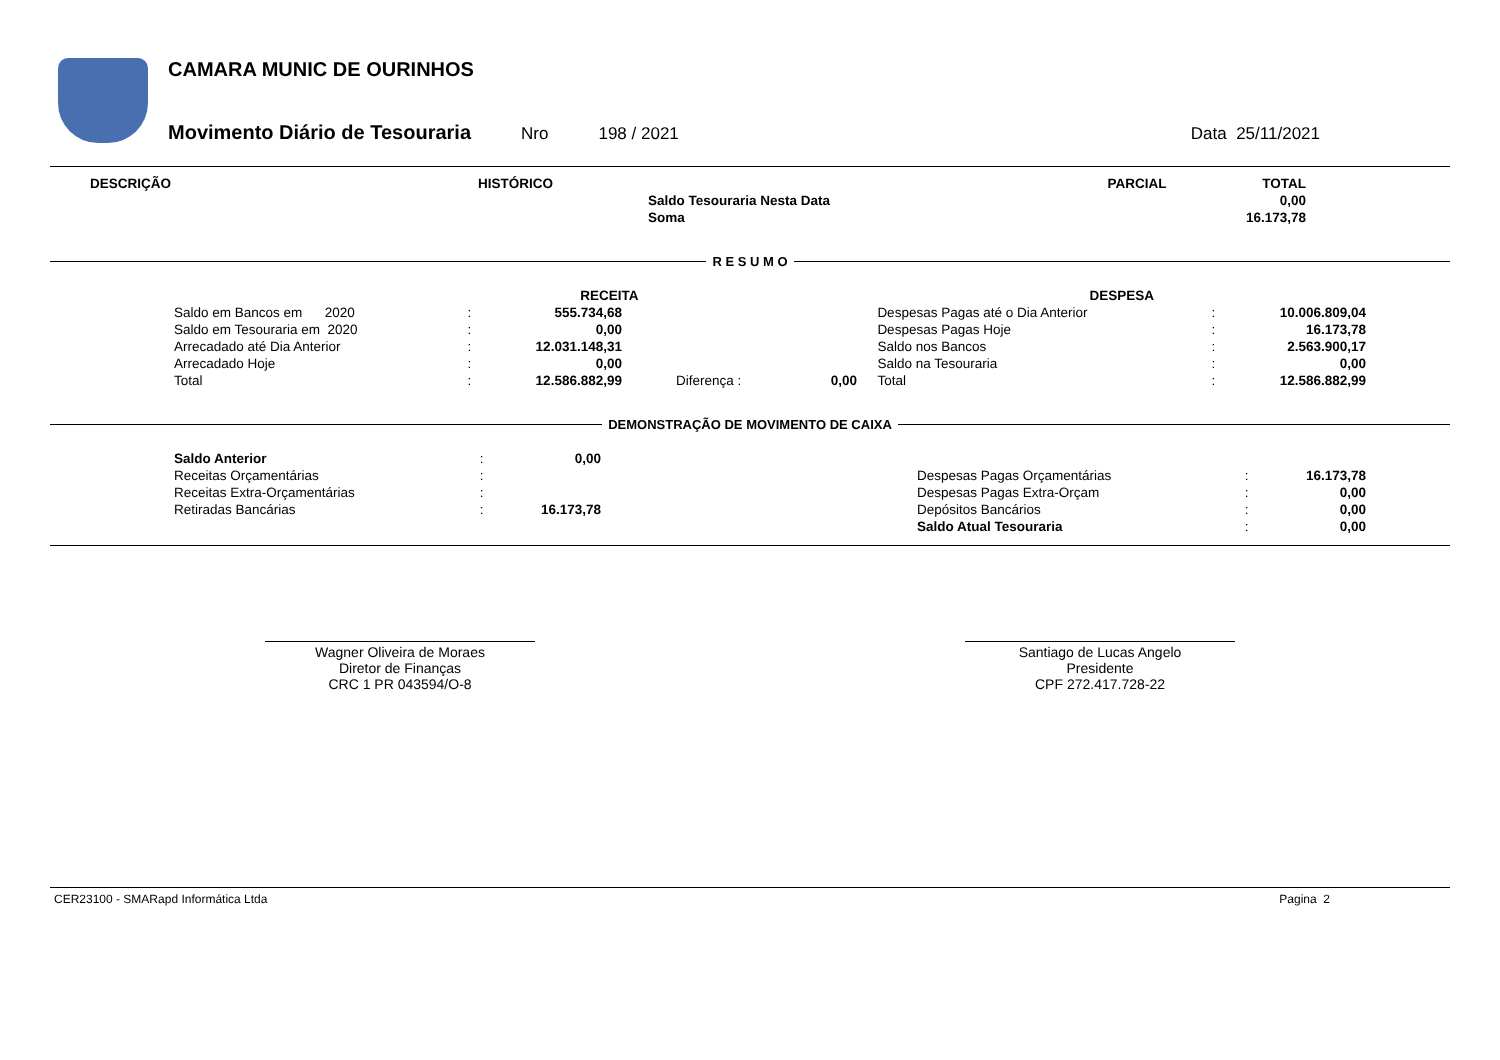CAMARA MUNIC DE OURINHOS
Movimento Diário de Tesouraria Nro 198 / 2021 Data 25/11/2021
| DESCRIÇÃO | HISTÓRICO | | PARCIAL | TOTAL |
| --- | --- | --- | --- | --- |
| | | Saldo Tesouraria Nesta Data | | 0,00 |
| | | Soma | | 16.173,78 |
R E S U M O
| RECEITA | | | | | | DESPESA | | |
| --- | --- | --- | --- | --- | --- | --- | --- | --- |
| Saldo em Bancos em 2020 | : | 555.734,68 | | | | Despesas Pagas até o Dia Anterior | : | 10.006.809,04 |
| Saldo em Tesouraria em 2020 | : | 0,00 | | | | Despesas Pagas Hoje | : | 16.173,78 |
| Arrecadado até Dia Anterior | : | 12.031.148,31 | | | | Saldo nos Bancos | : | 2.563.900,17 |
| Arrecadado Hoje | : | 0,00 | | | | Saldo na Tesouraria | : | 0,00 |
| Total | : | 12.586.882,99 | Diferença : | 0,00 | | Total | : | 12.586.882,99 |
DEMONSTRAÇÃO DE MOVIMENTO DE CAIXA
| Saldo Anterior | : | 0,00 | | | | |
| Receitas Orçamentárias | : | | | Despesas Pagas Orçamentárias | : | 16.173,78 |
| Receitas Extra-Orçamentárias | : | | | Despesas Pagas Extra-Orçam | : | 0,00 |
| Retiradas Bancárias | : | 16.173,78 | | Depósitos Bancários | : | 0,00 |
| | | | | Saldo Atual Tesouraria | : | 0,00 |
Wagner Oliveira de Moraes
Diretor de Finanças
CRC 1 PR 043594/O-8
Santiago de Lucas Angelo
Presidente
CPF 272.417.728-22
CER23100 - SMARapd Informática Ltda Pagina 2